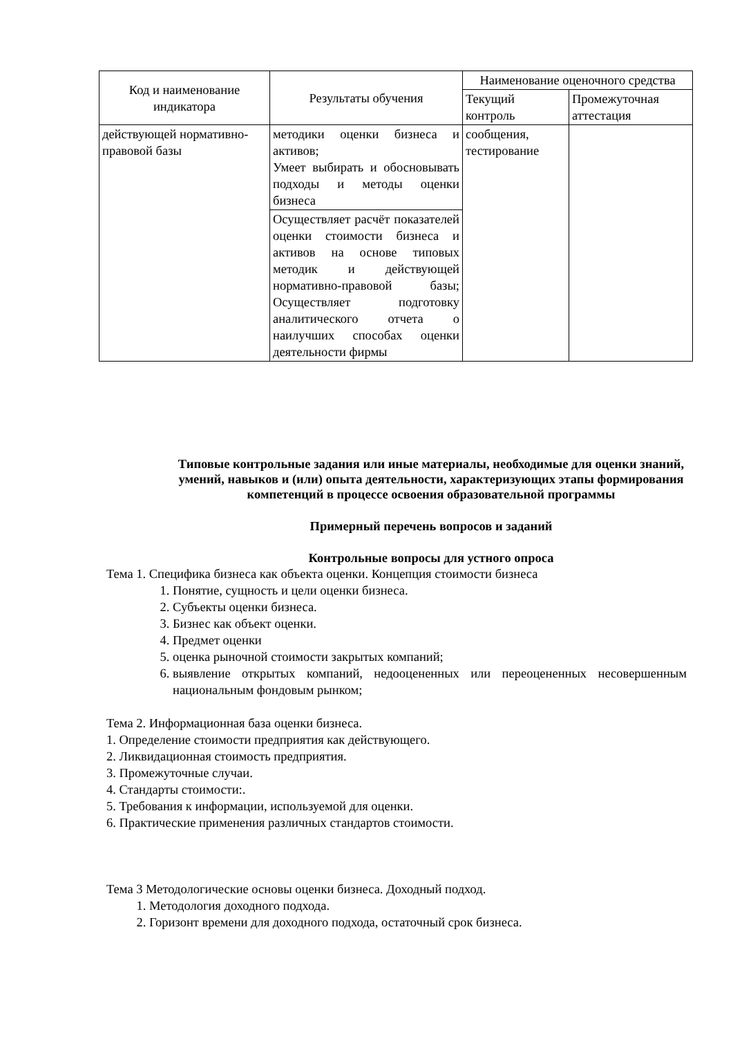| Код и наименование индикатора | Результаты обучения | Наименование оценочного средства | |
| --- | --- | --- | --- |
| | | Текущий контроль | Промежуточная аттестация |
| действующей нормативно-правовой базы | методики оценки бизнеса и активов; Умеет выбирать и обосновывать подходы и методы оценки бизнеса | сообщения, тестирование | |
| | Осуществляет расчёт показателей оценки стоимости бизнеса и активов на основе типовых методик и действующей нормативно-правовой базы; Осуществляет подготовку аналитического отчета о наилучших способах оценки деятельности фирмы | | |
Типовые контрольные задания или иные материалы, необходимые для оценки знаний, умений, навыков и (или) опыта деятельности, характеризующих этапы формирования компетенций в процессе освоения образовательной программы
Примерный перечень вопросов и заданий
Контрольные вопросы для устного опроса
Тема 1. Специфика бизнеса как объекта оценки. Концепция стоимости бизнеса
1. Понятие, сущность и цели оценки бизнеса.
2. Субъекты оценки бизнеса.
3. Бизнес как объект оценки.
4. Предмет оценки
5. оценка рыночной стоимости закрытых компаний;
6. выявление открытых компаний, недооцененных или переоцененных несовершенным национальным фондовым рынком;
Тема 2. Информационная база оценки бизнеса.
1. Определение стоимости предприятия как действующего.
2. Ликвидационная стоимость предприятия.
3. Промежуточные случаи.
4. Стандарты стоимости:.
5. Требования к информации, используемой для оценки.
6. Практические применения различных стандартов стоимости.
Тема 3 Методологические основы оценки бизнеса. Доходный подход.
1. Методология доходного подхода.
2. Горизонт времени для доходного подхода, остаточный срок бизнеса.